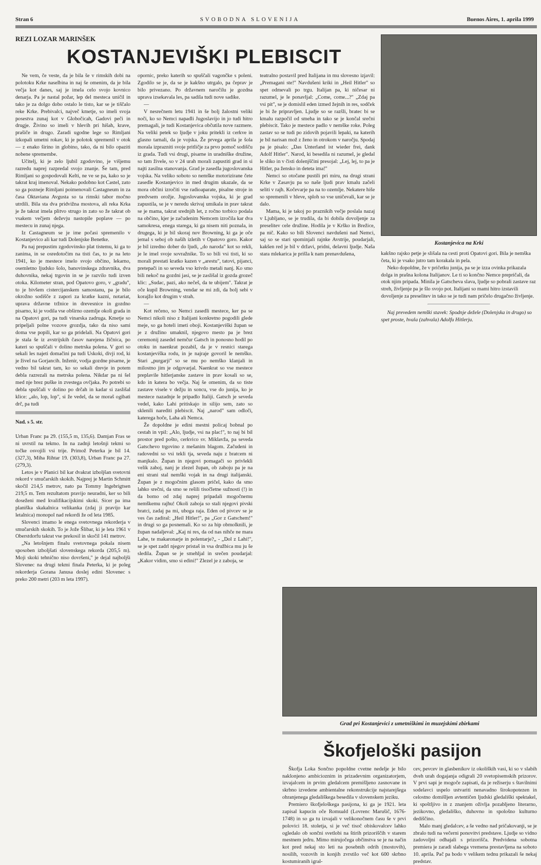Stran 6 SVOBODNA SLOVENIJA Buenos Aires, 1. aprila 1999
REZI LOZAR MARINŠEK
KOSTANJEVIŠKI PLEBISCIT
Ne vem, če veste, da je bila še v rimskih dobi na polotoku Krke naselbina in naj še omenim, da je bila večja kot danes, saj je imela celo svojo kovnico denarja. Pa je nastal požar, lep del mesteca uničil in tako je za dolgo dobo ostalo le tisto, kar se je tiščalo reke Krke. Prebivalci, največ kmetje, so imeli svoja posestva zunaj kot v Globočicah, Gadovi peči in drugje. Živino so imeli v hlevih pri hišah, krave, prašiče in drugo. Zaradi ugodne lege so Rimljani izkopali umetni rokav, ki je polotok spremenil v otok — z enako širino in globino, tako, da ni bilo opaziti nobene spremembe.
Učitelj, ki je zelo ljubil zgodovino, je višjemu razredu naprej razpredal svojo znanje. Še tam, pred Rimljani so gospodovali Kelti, ne ve se pa, kako so je takrat kraj imenoval. Nekako podobno kot Castel, zato so ga pozneje Rimljani poimenovali Castagneum in za časa Oktaviana Avgusta so ta rimski tabor močno utrdili. Bila sta dva pridvižna mostova, ali reka Krka je že takrat imela plitvo strugo in zato so že takrat ob vsakem večjem deževju nastopile poplave — po mestecu in zunaj njega.
Iz Castagneum se je ime počasi spremenilo v Kostanjevico ali kar tudi Dolenjske Benetke.
Pa naj prepustim zgodovinsko plat tistemu, ki ga to zanima, in se osredotočim na tisti čas, to je na leto 1941, ko je mestece imelo svojo občino, lekarno, osemletno ljudsko šolo, banovinskega zdravnika, dva duhovnika, nekaj trgovin in se je razvilo tudi izven otoka. Kilometer stran, pod Opatovo goro, v „gradu", to je bivšem cistercijanskem samostanu, pa je bilo okrožno sodišče z zapori za kratke kazni, notariat, uprava državne tržnice in drevesnice in gozdno pisarno, ki je vodila vse obširno ozemlje okoli grada in na Opatovi gori, pa tudi vinarska zadruga. Kmetje so pripeljali polne vozove grozdja, tako da niso sami doma vse popili, kar so ga pridelali. Na Opatovi gori je stala še iz avstrijskih časov narejena žičnica, po kateri so spuščali v dolino metrska polena. V gori so sekali les najeti domačini pa tudi Uskoki, divji rod, ki je živel na Gorjancih. Inženir, vodja gozdne pisarne, je vedno bil takrat tam, ko so sekali drevje in potem debla razrezali na metrska polena. Nikdar pa ni šel med nje brez puške in zvestega ovčjaka. Po potrebi so debla spuščali v dolino po drčah in kadar si zaslišal klice: „alo, lop, lop", si že vedel, da se moraš ogibati drč, pa tudi
Nad. s 5. str.
Urban Franc pa 29. (155,5 m, 135,6). Damjan Fras se ni uvrstil na tekmo. In na zadnji letošnji tekmi so točke osvojili vsi trije. Primož Peterka je bil 14. (327,3), Miha Rihtar 19. (303,8), Urban Franc pa 27. (279,3).
Letos je v Planici bil kar dvakrat izboljšan svetovni rekord v smučarskih skokih. Najprej je Martin Schmitt skočil 214,5 metrov, nato pa Tommy Ingebrigtsen 219,5 m. Tem rezultatom pravijo neuradni, ker so bili doseženi med kvalifikacijskimi skoki. Sicer pa ima planiška skakalnica velikanka (zdaj ji pravijo kar letalnica) monopol nad rekordi že od leta 1985.
Slovenci imamo le enega svetovnega rekorderja v smučarskih skokih. To je Jože Šlibar, ki je leta 1961 v Oberstdorfu takrat vse prekosil in skočil 141 metrov.
„Na letošnjem finalu svetovnega pokala nisem sposoben izboljšati slovenskega rekorda (205,5 m). Moji skoki tehnično niso dovršeni," je dejal najboljši Slovenec na drugi tekmi finala Peterka, ki je poleg rekorderja Gorana Janusa doslej edini Slovenec s preko 200 metri (203 m leta 1997).
opornic, preko katerih so spuščali vagončke s poleni. Zgodilo se je, da se je kakšno utrgalo, pa čeprav je bilo privezano. Po državnem naročilu je gozdna uprava izsekavala les, pa sadila tudi nove sadike.
—
V nesrečnem letu 1941 in še bolj žalostni veliki noči, ko so Nemci napadli Jugoslavijo in jo tudi hitro premagali, je tudi Kostanjevica občutila nove razmere. Na veliki petek so ljudje v joku pritekli iz cerkve in glasno tarnali, da je vojska. Že prvega aprila je šola morala izprazniti svoje pritličje za prvo pomoč sodišču iz grada. Tudi vsi drugi, pisarne in uradniške družine, so tam živele, so v 24 urah morali zapustiti grad in si najti zasilna stanovanja. Grad je zasedla jugoslovanska vojska. Na veliko soboto so nemške motorizirane čete zasedle Kostanjevico in med drugim ukazale, da se mora občini izročiti vse radioaparate, pisalne stroje in predvsem orožje. Jugoslovanska vojska, ki je grad zapustila, se je v neredu skrivaj umikala in prav takrat se je mama, takrat srednjih let, z ročno torbico podala na občino, kjer je začudenim Nemcem izročila kar dva samokresa, enega starega, ki ga nisem niti poznala, in drugega, ki je bil skoraj nov Browning, ki ga je oče jemal s seboj ob naših izletih v Opatovo goro. Kakor je bil izredno dober do ljudi, „do naroda" kot so rekli, je le imel svoje sovražnike. To so bili vsi tisti, ki so morali prestati kratko kazen v „arestu", tatovi, pijanci, pretepači in so seveda vso krivdo metali nanj. Ko smo bili nekoč na gozdni jasi, se je zaslišal iz gozda grozeč klic: „Sudac, pazi, ako nečeš, da te ubijem". Takrat je oče kupil Browning, vendar se mi zdi, da bolj sebi v korajžo kot drugim v strah.
—
Kot rečeno, so Nemci zasedli mestece, ker pa se Nemci nikoli niso z Italijani konkretno pogodili glede meje, so ga hoteli imeti oboji. Kostanjeviški župan se je z družino umaknil, njegovo mesto pa je brez ceremonij zasedel nemčur Gatsch in ponosno hodil po otoku in naenkrat pozabil, da je v resnici starega kostanjeviška rodu, in je najraje govoril le nemško. Stari „purgarji" so se mu po nemško klanjali in milostno jim je odgovarjal. Naenkrat so vse mestece preplavile hitlerjanske zastave in prav kosali so se, kdo in katera bo večja. Naj še omenim, da so tiste zastave visele v dežju in soncu, vse do junija, ko je mestece nazadnje le pripadlo Italiji. Gatsch je seveda vedel, kako Lahi pritiskajo in silijo sem, zato so sklenili narediti plebiscit. Naj „narod" sam odloči, katerega hoče, Laha ali Nemca.
Že dopoldne je edini mestni policaj bobnal po cestah in vpil: „Alo, ljudje, vsi na plac!", to naj bi bil prostor pred pošto, cerkvico sv. Miklavža, pa seveda Gatschevo trgovino z mešanim blagom. Začudeni in radovedni so vsi tekli tja, seveda naju z bratcem ni manjkalo. Župan in njegovi pomagači so privlekli velik zaboj, nanj je zlezel župan, ob zaboju pa je na eni strani stal nemški vojak in na drugi italijanski. Župan je z mogočnim glasom pričel, kako da smo lahko srečni, da smo se rešili tisočletne sužnosti (!) in da bomo od zdaj naprej pripadali mogočnemu nemškemu rajhu! Okoli zaboja so stali njegovi pivski bratci, zadaj pa mi, uboga raja. Eden od pivcev se je ves čas zadiral: „Heil Hitler!", pa „Gor z Gatschem!" in drugi so ga posnemali. Ko so za hip obmolknili, je župan nadaljeval: „Kaj ni res, da od nas nihče ne mara Lahe, te makaronarje in polentarje?„ - „Dol z Lahi!", se je spet zadrl njegov pristaš in vsa družbica mu ju še sledila. Župan se je smehljal in srečen poudarjal: „Kakor vidim, smo si edini!" Zlezel je z zaboja, se
teatralno postavil pred Italijana in mu slovesno izjavil: „Premagani ste!" Navdušeni kriki in „Heil Hitler" so spet odmevali po trgu. Italijan pa, ki ničesar ni razumel, je le ponavljal: „Come, come...?" „Zdaj pa vsi pit", se je domislil eden izmed žejnih in res, sodček je bi že pripravljen. Ljudje so se razšli, bratec bi se kmalu razpočil od smeha in tako se je končal srečni plebiscit. Tako je mestece padlo v nemške roke. Poleg zastav so se tudi po zidovih pojavili lepaki, na katerih je bil narisan mož z ženo in otrokom v naročju. Spodaj pa je pisalo: „Das Unterland ist wieder frei, dank Adolf Hitler". Narod, ki besedila ni razumel, je gledal le sliko in v čisti dolenjščini presojal: „Lej, lej, to pa je Hitler, pa žensko in deteta ima!"
Nemci so otočane pustili pri miru, na drugi strani Krke v Zasavju pa so naše ljudi prav kmalu začeli seliti v rajh. Kočevarje pa na to ozemlje. Nekatere hiše so spremenili v hleve, sploh so vse uničevali, kar se je dalo.
Mama, ki je takoj po praznikih večje poslala nazaj v Ljubljano, se je trudila, da bi dobila dovoljenje za preselitev cele družine. Hodila je v Krško in Brežice, pa nič. Kako so bili Slovenci navdušeni nad Nemci, saj so se stari spominjali rajnke Avstrije, poudarjali, kakšen red je bil v državi, pridni, delavni ljudje. Naša stara mlekarica je prišla k nam prenavdušena,
Kostanjevica na Krki
kakšno rajsko petje je slišala na cesti proti Opatovi gori. Bila je nemška četa, ki je vsako jutro tam korakala in pela.
Neko dopoldne, že v pričetku junija, pa se je izza ovinka prikazala dolga in prašna kolona Italijanov. Le ti so končno Nemce prepričali, da otok njim pripada. Minila je Gatscheva slava, ljudje so pobrali zastave raz streh, življenje pa je šlo svojo pot. Italijani so mami hitro izstavili dovoljenje za preselitev in tako se je tudi nam pričelo drugačno življenje.
Naj prevedem nemški stavek: Spodnje dežele (Dolenjska in drugo) so spet proste, hvala (zahvala) Adolfu Hitlerju.
Grad pri Kostanjevici z umetniškimi in muzejskimi zbirkami
Škofjeloški pasijon
Škofja Loka Sončno popoldne cvetne nedelje je bilo naklonjeno ambicioznim in prizadevnim organizatorjem, izvajalcem in prvim gledalcem premišljeno zasnovane in skrbno izvedene ambientalne rekonstrukcije najstarejšega ohranjenega gledališkega besedila v slovenskem jeziku.
Premiero škofjeloškega pasijona, ki ga je 1921. leta zapisal kapucin oče Romuald (Lovrenc Marušič, 1676-1748) in so ga tu izvajali v velikonočnem času še v prvi polovici 18. stoletja, si je več tisoč obiskovalcev lahko ogledalo ob sončni svetlobi na štirih prizoriščih v starem mestnem jedru. Mimo mirujočega občinstva se je na način kot pred nekaj sto leti na posebnih odrih (mostovih), nosilih, vozovih in konjih zvrstilo več kot 600 skrbno kostumiranih igral-
cev, pevcev in glasbenikov iz okoliških vasi, ki so v slabih dveh urah dogajanja odigrali 20 svetopisemskih prizorov. V prvi sapi je mogoče zapisati, da je režiserju s štavilnimi sodelavci uspelo ustvariti nenavadno širokopotezen in celostno domišljen avtentičen ljudski gledališki spektakel, ki spoštljivo in z znanjem oživlja pozabljeno literarno, jezikovno, gledališko, duhovno in spološno kulturno dediščino.
Malo manj gledalcev, a še vedno nad pričakovanji, se je zbralo tudi na večerni ponovitvi predstave. Ljudje so vidno zadovoljni odhajali s prizorišča. Predvidena sobotna premiera je zaradi slabega vremena prestavljena na soboto 10. aprila. Pač pa bodo v velikem tednu prikazali še nekaj predstav.